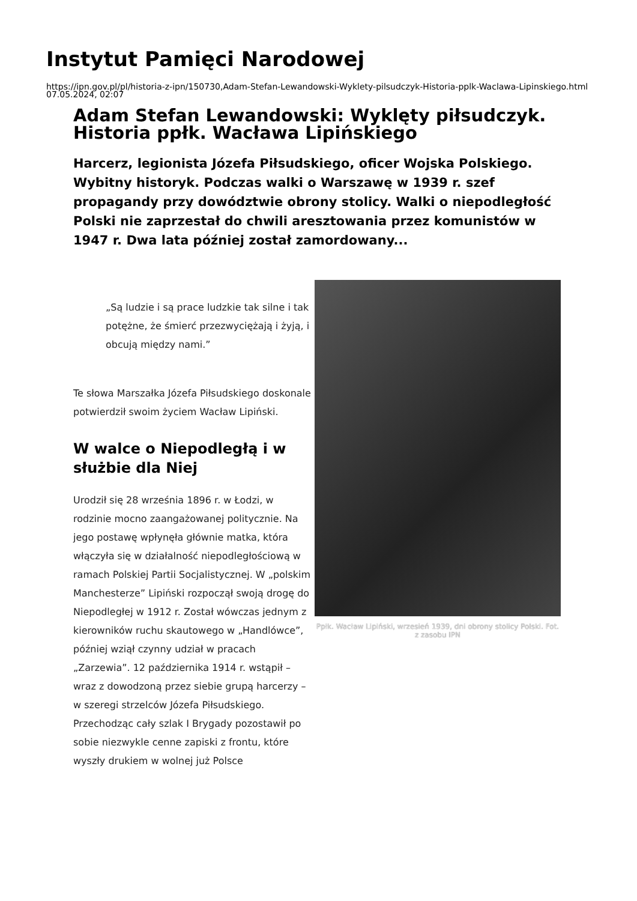Instytut Pamięci Narodowej
https://ipn.gov.pl/pl/historia-z-ipn/150730,Adam-Stefan-Lewandowski-Wyklety-pilsudczyk-Historia-pplk-Waclawa-Lipinskiego.html
07.05.2024, 02:07
Adam Stefan Lewandowski: Wyklęty piłsudczyk. Historia ppłk. Wacława Lipińskiego
Harcerz, legionista Józefa Piłsudskiego, oficer Wojska Polskiego. Wybitny historyk. Podczas walki o Warszawę w 1939 r. szef propagandy przy dowództwie obrony stolicy. Walki o niepodległość Polski nie zaprzestał do chwili aresztowania przez komunistów w 1947 r. Dwa lata później został zamordowany...
„Są ludzie i są prace ludzkie tak silne i tak potężne, że śmierć przezwyciężają i żyją, i obcują między nami.”
Te słowa Marszałka Józefa Piłsudskiego doskonale potwierdził swoim życiem Wacław Lipiński.
W walce o Niepodległą i w służbie dla Niej
Urodził się 28 września 1896 r. w Łodzi, w rodzinie mocno zaangażowanej politycznie. Na jego postawę wpłynęła głównie matka, która włączyła się w działalność niepodległościową w ramach Polskiej Partii Socjalistycznej. W „polskim Manchesterze” Lipiński rozpoczął swoją drogę do Niepodległej w 1912 r. Został wówczas jednym z kierowników ruchu skautowego w „Handlówce”, później wziął czynny udział w pracach „Zarzewia”. 12 października 1914 r. wstąpił – wraz z dowodzoną przez siebie grupą harcerzy – w szeregi strzelców Józefa Piłsudskiego. Przechodząc cały szlak I Brygady pozostawił po sobie niezwykle cenne zapiski z frontu, które wyszły drukiem w wolnej już Polsce
Ppłk. Wacław Lipiński, wrzesień 1939, dni obrony stolicy Polski. Fot. z zasobu IPN